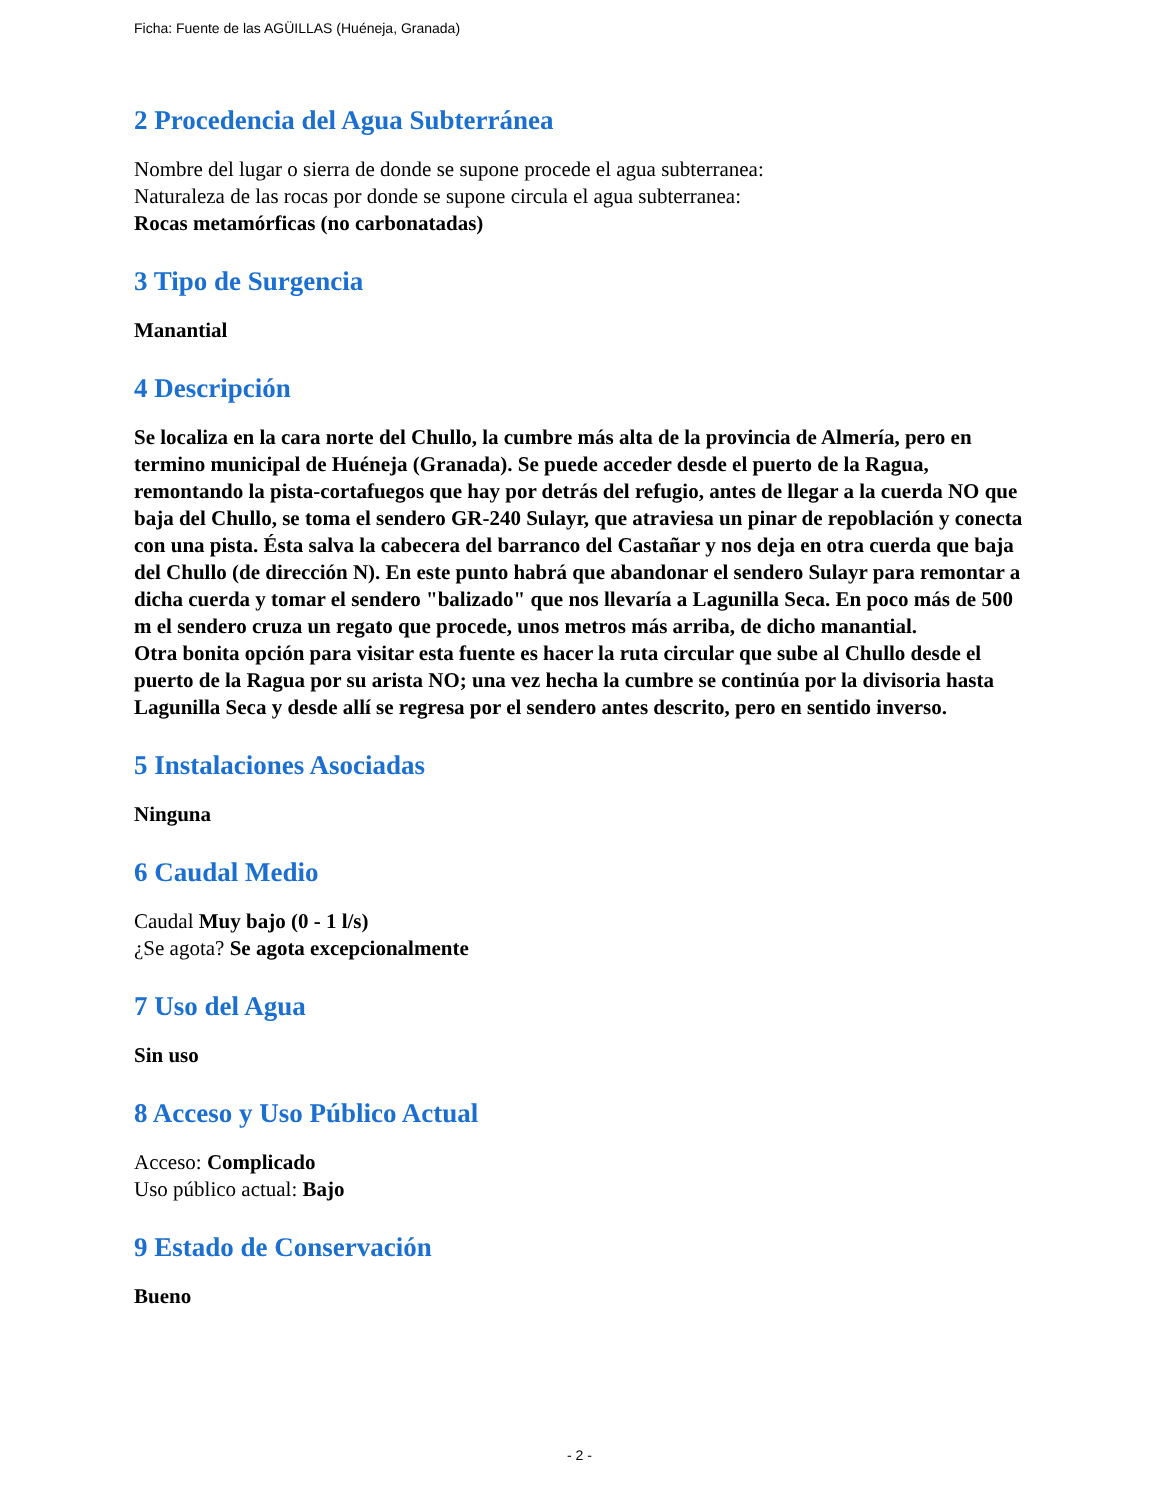Ficha: Fuente de las AGÜILLAS (Huéneja, Granada)
2 Procedencia del Agua Subterránea
Nombre del lugar o sierra de donde se supone procede el agua subterranea:
Naturaleza de las rocas por donde se supone circula el agua subterranea:
Rocas metamórficas (no carbonatadas)
3 Tipo de Surgencia
Manantial
4 Descripción
Se localiza en la cara norte del Chullo, la cumbre más alta de la provincia de Almería, pero en termino municipal de Huéneja (Granada). Se puede acceder desde el puerto de la Ragua, remontando la pista-cortafuegos que hay por detrás del refugio, antes de llegar a la cuerda NO que baja del Chullo, se toma el sendero GR-240 Sulayr, que atraviesa un pinar de repoblación y conecta con una pista. Ésta salva la cabecera del barranco del Castañar y nos deja en otra cuerda que baja del Chullo (de dirección N). En este punto habrá que abandonar el sendero Sulayr para remontar a dicha cuerda y tomar el sendero "balizado" que nos llevaría a Lagunilla Seca. En poco más de 500 m el sendero cruza un regato que procede, unos metros más arriba, de dicho manantial.
Otra bonita opción para visitar esta fuente es hacer la ruta circular que sube al Chullo desde el puerto de la Ragua por su arista NO; una vez hecha la cumbre se continúa por la divisoria hasta Lagunilla Seca y desde allí se regresa por el sendero antes descrito, pero en sentido inverso.
5 Instalaciones Asociadas
Ninguna
6 Caudal Medio
Caudal Muy bajo (0 - 1 l/s)
¿Se agota? Se agota excepcionalmente
7 Uso del Agua
Sin uso
8 Acceso y Uso Público Actual
Acceso: Complicado
Uso público actual: Bajo
9 Estado de Conservación
Bueno
- 2 -